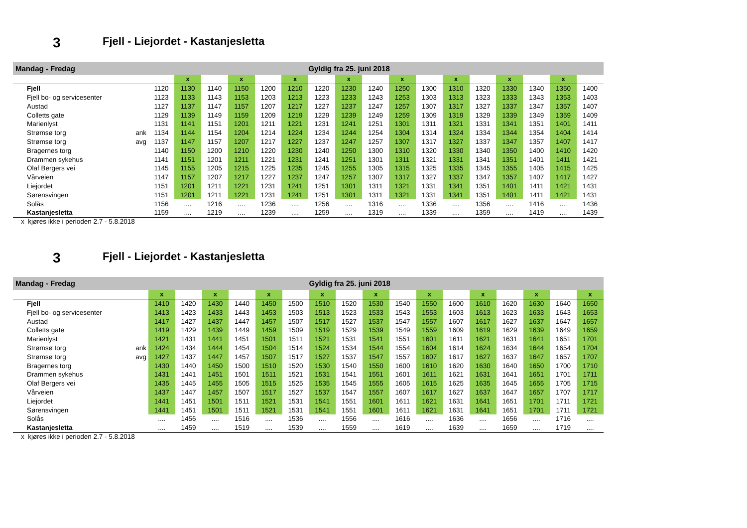3 Fjell - Liejordet - Kastanjesletta
| Mandag - Fredag | | | | | | | | Gyldig fra 25. juni 2018 | | | | | | | | | | |
| | | | x | | x | | x | | x | | x | | x | | x | | x | |
| Fjell | | 1120 | 1130 | 1140 | 1150 | 1200 | 1210 | 1220 | 1230 | 1240 | 1250 | 1300 | 1310 | 1320 | 1330 | 1340 | 1350 | 1400 |
| Fjell bo- og servicesenter | | 1123 | 1133 | 1143 | 1153 | 1203 | 1213 | 1223 | 1233 | 1243 | 1253 | 1303 | 1313 | 1323 | 1333 | 1343 | 1353 | 1403 |
| Austad | | 1127 | 1137 | 1147 | 1157 | 1207 | 1217 | 1227 | 1237 | 1247 | 1257 | 1307 | 1317 | 1327 | 1337 | 1347 | 1357 | 1407 |
| Colletts gate | | 1129 | 1139 | 1149 | 1159 | 1209 | 1219 | 1229 | 1239 | 1249 | 1259 | 1309 | 1319 | 1329 | 1339 | 1349 | 1359 | 1409 |
| Marienlyst | | 1131 | 1141 | 1151 | 1201 | 1211 | 1221 | 1231 | 1241 | 1251 | 1301 | 1311 | 1321 | 1331 | 1341 | 1351 | 1401 | 1411 |
| Strømsø torg | ank | 1134 | 1144 | 1154 | 1204 | 1214 | 1224 | 1234 | 1244 | 1254 | 1304 | 1314 | 1324 | 1334 | 1344 | 1354 | 1404 | 1414 |
| Strømsø torg | avg | 1137 | 1147 | 1157 | 1207 | 1217 | 1227 | 1237 | 1247 | 1257 | 1307 | 1317 | 1327 | 1337 | 1347 | 1357 | 1407 | 1417 |
| Bragernes torg | | 1140 | 1150 | 1200 | 1210 | 1220 | 1230 | 1240 | 1250 | 1300 | 1310 | 1320 | 1330 | 1340 | 1350 | 1400 | 1410 | 1420 |
| Drammen sykehus | | 1141 | 1151 | 1201 | 1211 | 1221 | 1231 | 1241 | 1251 | 1301 | 1311 | 1321 | 1331 | 1341 | 1351 | 1401 | 1411 | 1421 |
| Olaf Bergers vei | | 1145 | 1155 | 1205 | 1215 | 1225 | 1235 | 1245 | 1255 | 1305 | 1315 | 1325 | 1335 | 1345 | 1355 | 1405 | 1415 | 1425 |
| Vårveien | | 1147 | 1157 | 1207 | 1217 | 1227 | 1237 | 1247 | 1257 | 1307 | 1317 | 1327 | 1337 | 1347 | 1357 | 1407 | 1417 | 1427 |
| Liejordet | | 1151 | 1201 | 1211 | 1221 | 1231 | 1241 | 1251 | 1301 | 1311 | 1321 | 1331 | 1341 | 1351 | 1401 | 1411 | 1421 | 1431 |
| Sørensvingen | | 1151 | 1201 | 1211 | 1221 | 1231 | 1241 | 1251 | 1301 | 1311 | 1321 | 1331 | 1341 | 1351 | 1401 | 1411 | 1421 | 1431 |
| Solås | | 1156 | .... | 1216 | .... | 1236 | .... | 1256 | .... | 1316 | .... | 1336 | .... | 1356 | .... | 1416 | .... | 1436 |
| Kastanjesletta | | 1159 | .... | 1219 | .... | 1239 | .... | 1259 | .... | 1319 | .... | 1339 | .... | 1359 | .... | 1419 | .... | 1439 |
x kjøres ikke i perioden 2.7 - 5.8.2018
3 Fjell - Liejordet - Kastanjesletta
| Mandag - Fredag | | | | | | | | Gyldig fra 25. juni 2018 | | | | | | | | | | |
| | | x | | x | | x | | x | | x | | x | | x | | x | | x |
| Fjell | | 1410 | 1420 | 1430 | 1440 | 1450 | 1500 | 1510 | 1520 | 1530 | 1540 | 1550 | 1600 | 1610 | 1620 | 1630 | 1640 | 1650 |
| Fjell bo- og servicesenter | | 1413 | 1423 | 1433 | 1443 | 1453 | 1503 | 1513 | 1523 | 1533 | 1543 | 1553 | 1603 | 1613 | 1623 | 1633 | 1643 | 1653 |
| Austad | | 1417 | 1427 | 1437 | 1447 | 1457 | 1507 | 1517 | 1527 | 1537 | 1547 | 1557 | 1607 | 1617 | 1627 | 1637 | 1647 | 1657 |
| Colletts gate | | 1419 | 1429 | 1439 | 1449 | 1459 | 1509 | 1519 | 1529 | 1539 | 1549 | 1559 | 1609 | 1619 | 1629 | 1639 | 1649 | 1659 |
| Marienlyst | | 1421 | 1431 | 1441 | 1451 | 1501 | 1511 | 1521 | 1531 | 1541 | 1551 | 1601 | 1611 | 1621 | 1631 | 1641 | 1651 | 1701 |
| Strømsø torg | ank | 1424 | 1434 | 1444 | 1454 | 1504 | 1514 | 1524 | 1534 | 1544 | 1554 | 1604 | 1614 | 1624 | 1634 | 1644 | 1654 | 1704 |
| Strømsø torg | avg | 1427 | 1437 | 1447 | 1457 | 1507 | 1517 | 1527 | 1537 | 1547 | 1557 | 1607 | 1617 | 1627 | 1637 | 1647 | 1657 | 1707 |
| Bragernes torg | | 1430 | 1440 | 1450 | 1500 | 1510 | 1520 | 1530 | 1540 | 1550 | 1600 | 1610 | 1620 | 1630 | 1640 | 1650 | 1700 | 1710 |
| Drammen sykehus | | 1431 | 1441 | 1451 | 1501 | 1511 | 1521 | 1531 | 1541 | 1551 | 1601 | 1611 | 1621 | 1631 | 1641 | 1651 | 1701 | 1711 |
| Olaf Bergers vei | | 1435 | 1445 | 1455 | 1505 | 1515 | 1525 | 1535 | 1545 | 1555 | 1605 | 1615 | 1625 | 1635 | 1645 | 1655 | 1705 | 1715 |
| Vårveien | | 1437 | 1447 | 1457 | 1507 | 1517 | 1527 | 1537 | 1547 | 1557 | 1607 | 1617 | 1627 | 1637 | 1647 | 1657 | 1707 | 1717 |
| Liejordet | | 1441 | 1451 | 1501 | 1511 | 1521 | 1531 | 1541 | 1551 | 1601 | 1611 | 1621 | 1631 | 1641 | 1651 | 1701 | 1711 | 1721 |
| Sørensvingen | | 1441 | 1451 | 1501 | 1511 | 1521 | 1531 | 1541 | 1551 | 1601 | 1611 | 1621 | 1631 | 1641 | 1651 | 1701 | 1711 | 1721 |
| Solås | | .... | 1456 | .... | 1516 | .... | 1536 | .... | 1556 | .... | 1616 | .... | 1636 | .... | 1656 | .... | 1716 | .... |
| Kastanjesletta | | .... | 1459 | .... | 1519 | .... | 1539 | .... | 1559 | .... | 1619 | .... | 1639 | .... | 1659 | .... | 1719 | .... |
x kjøres ikke i perioden 2.7 - 5.8.2018